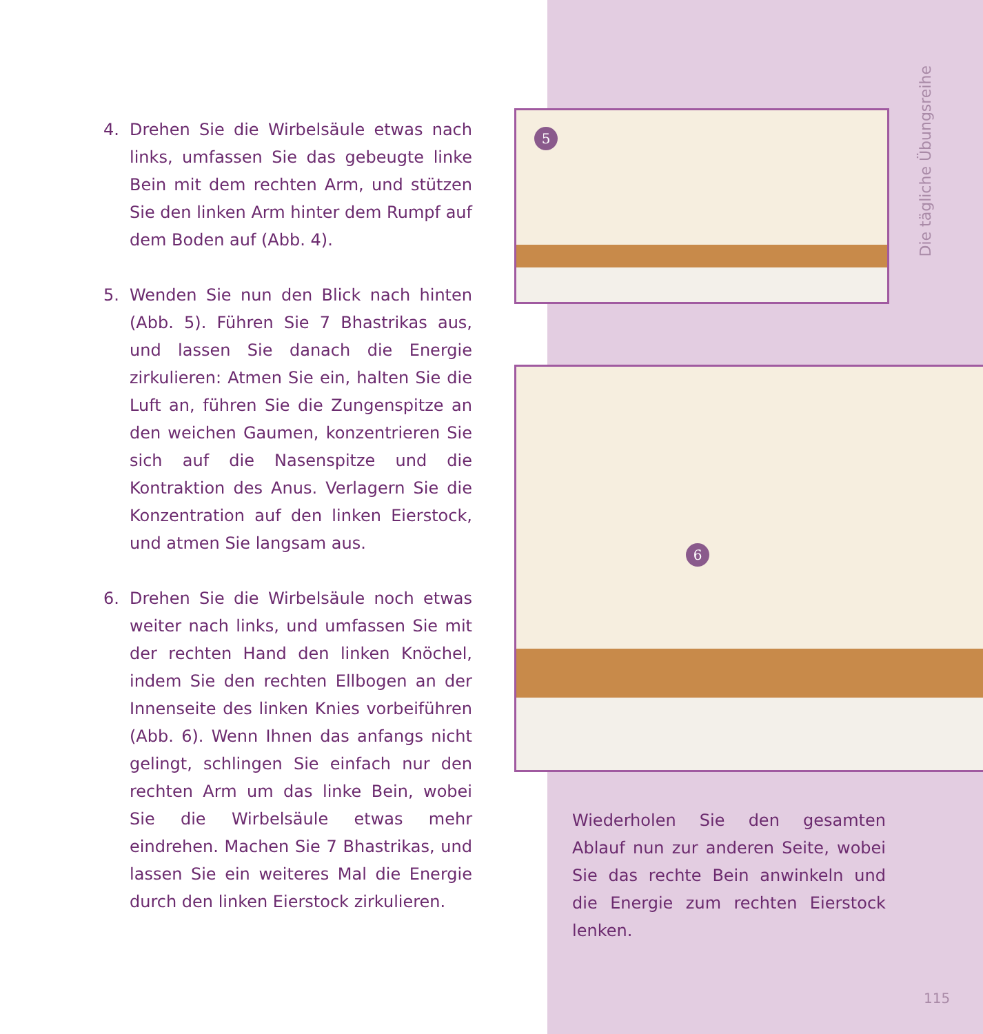4. Drehen Sie die Wirbelsäule etwas nach links, umfassen Sie das gebeugte linke Bein mit dem rechten Arm, und stützen Sie den linken Arm hinter dem Rumpf auf dem Boden auf (Abb. 4).
5. Wenden Sie nun den Blick nach hinten (Abb. 5). Führen Sie 7 Bhastrikas aus, und lassen Sie danach die Energie zirkulieren: Atmen Sie ein, halten Sie die Luft an, führen Sie die Zungenspitze an den weichen Gaumen, konzentrieren Sie sich auf die Nasenspitze und die Kontraktion des Anus. Verlagern Sie die Konzentration auf den linken Eierstock, und atmen Sie langsam aus.
6. Drehen Sie die Wirbelsäule noch etwas weiter nach links, und umfassen Sie mit der rechten Hand den linken Knöchel, indem Sie den rechten Ellbogen an der Innenseite des linken Knies vorbeiführen (Abb. 6). Wenn Ihnen das anfangs nicht gelingt, schlingen Sie einfach nur den rechten Arm um das linke Bein, wobei Sie die Wirbelsäule etwas mehr eindrehen. Machen Sie 7 Bhastrikas, und lassen Sie ein weiteres Mal die Energie durch den linken Eierstock zirkulieren.
Die tägliche Übungsreihe
5
6
Wiederholen Sie den gesamten Ablauf nun zur anderen Seite, wobei Sie das rechte Bein anwinkeln und die Energie zum rechten Eierstock lenken.
115